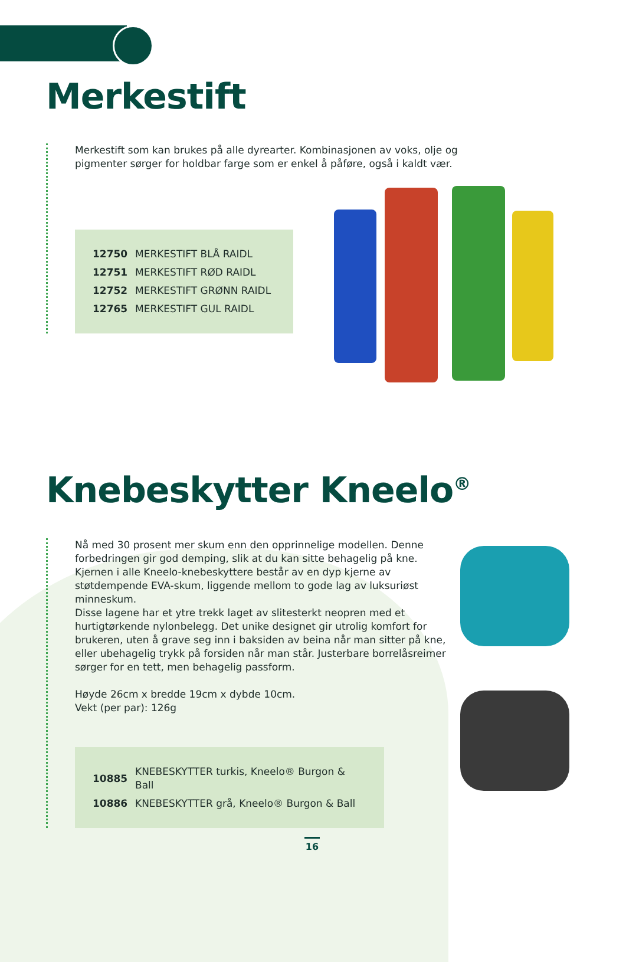Merkestift
Merkestift som kan brukes på alle dyrearter. Kombinasjonen av voks, olje og pigmenter sørger for holdbar farge som er enkel å påføre, også i kaldt vær.
| 12750 | MERKESTIFT BLÅ RAIDL |
| 12751 | MERKESTIFT RØD RAIDL |
| 12752 | MERKESTIFT GRØNN RAIDL |
| 12765 | MERKESTIFT GUL RAIDL |
Knebeskytter Kneelo<sup>®</sup>
Nå med 30 prosent mer skum enn den opprinnelige modellen. Denne forbedringen gir god demping, slik at du kan sitte behagelig på kne. Kjernen i alle Kneelo-knebeskyttere består av en dyp kjerne av støtdempende EVA-skum, liggende mellom to gode lag av luksuriøst minneskum.
Disse lagene har et ytre trekk laget av slitesterkt neopren med et hurtigtørkende nylonbelegg. Det unike designet gir utrolig komfort for brukeren, uten å grave seg inn i baksiden av beina når man sitter på kne, eller ubehagelig trykk på forsiden når man står. Justerbare borrelåsreimer sørger for en tett, men behagelig passform.
Høyde 26cm x bredde 19cm x dybde 10cm.
Vekt (per par): 126g
| 10885 | KNEBESKYTTER turkis, Kneelo® Burgon & Ball |
| 10886 | KNEBESKYTTER grå, Kneelo® Burgon & Ball |
16